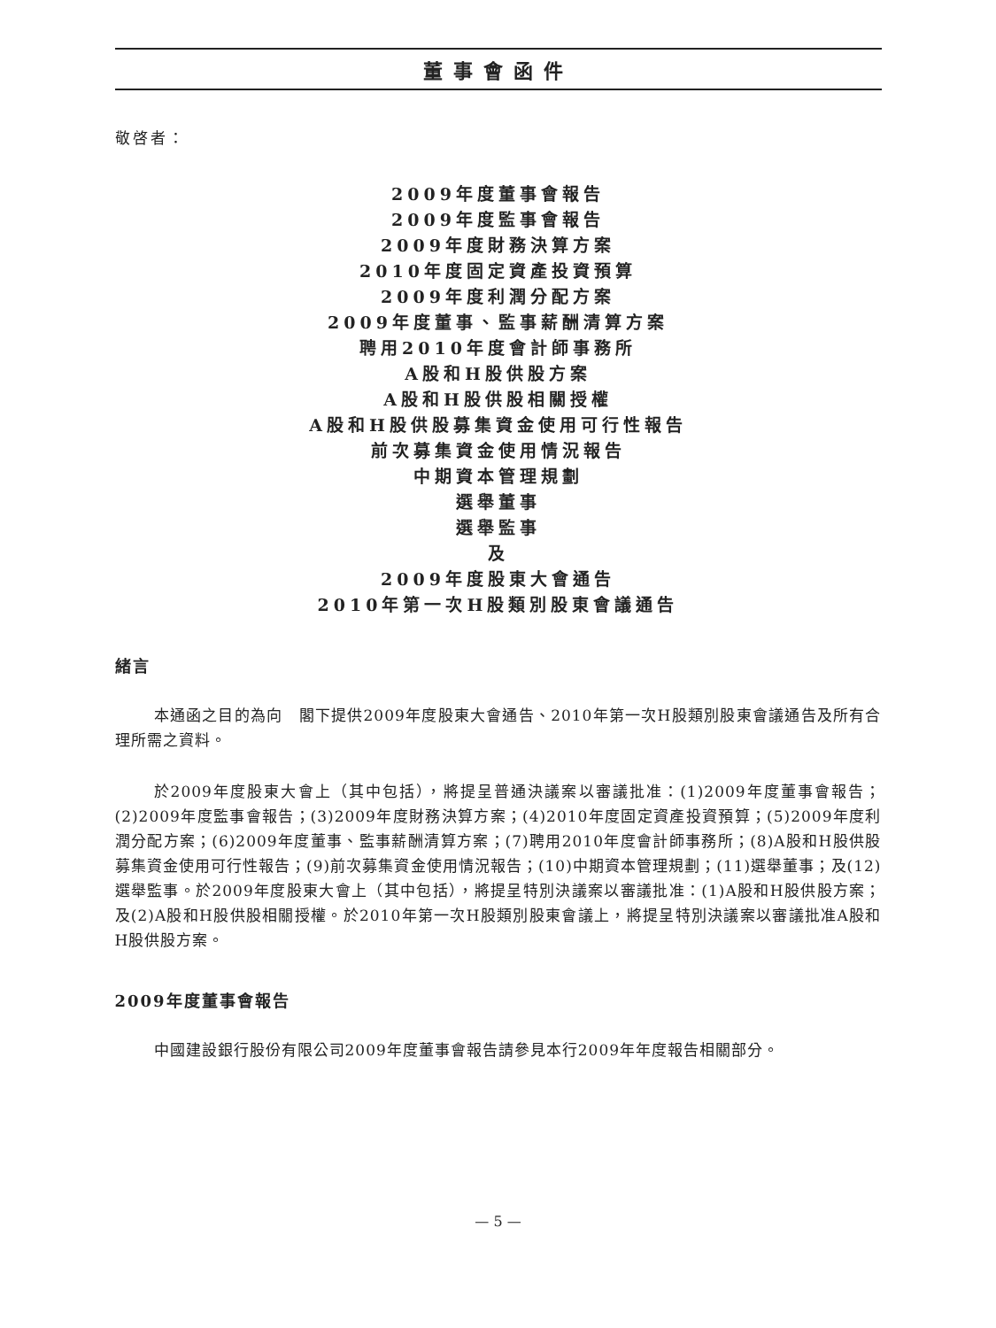董事會函件
敬啓者：
2009年度董事會報告
2009年度監事會報告
2009年度財務決算方案
2010年度固定資產投資預算
2009年度利潤分配方案
2009年度董事、監事薪酬清算方案
聘用2010年度會計師事務所
A股和H股供股方案
A股和H股供股相關授權
A股和H股供股募集資金使用可行性報告
前次募集資金使用情況報告
中期資本管理規劃
選舉董事
選舉監事
及
2009年度股東大會通告
2010年第一次H股類別股東會議通告
緒言
本通函之目的為向　閣下提供2009年度股東大會通告、2010年第一次H股類別股東會議通告及所有合理所需之資料。
於2009年度股東大會上（其中包括），將提呈普通決議案以審議批准：(1)2009年度董事會報告；(2)2009年度監事會報告；(3)2009年度財務決算方案；(4)2010年度固定資產投資預算；(5)2009年度利潤分配方案；(6)2009年度董事、監事薪酬清算方案；(7)聘用2010年度會計師事務所；(8)A股和H股供股募集資金使用可行性報告；(9)前次募集資金使用情況報告；(10)中期資本管理規劃；(11)選舉董事；及(12)選舉監事。於2009年度股東大會上（其中包括），將提呈特別決議案以審議批准：(1)A股和H股供股方案；及(2)A股和H股供股相關授權。於2010年第一次H股類別股東會議上，將提呈特別決議案以審議批准A股和H股供股方案。
2009年度董事會報告
中國建設銀行股份有限公司2009年度董事會報告請參見本行2009年年度報告相關部分。
— 5 —